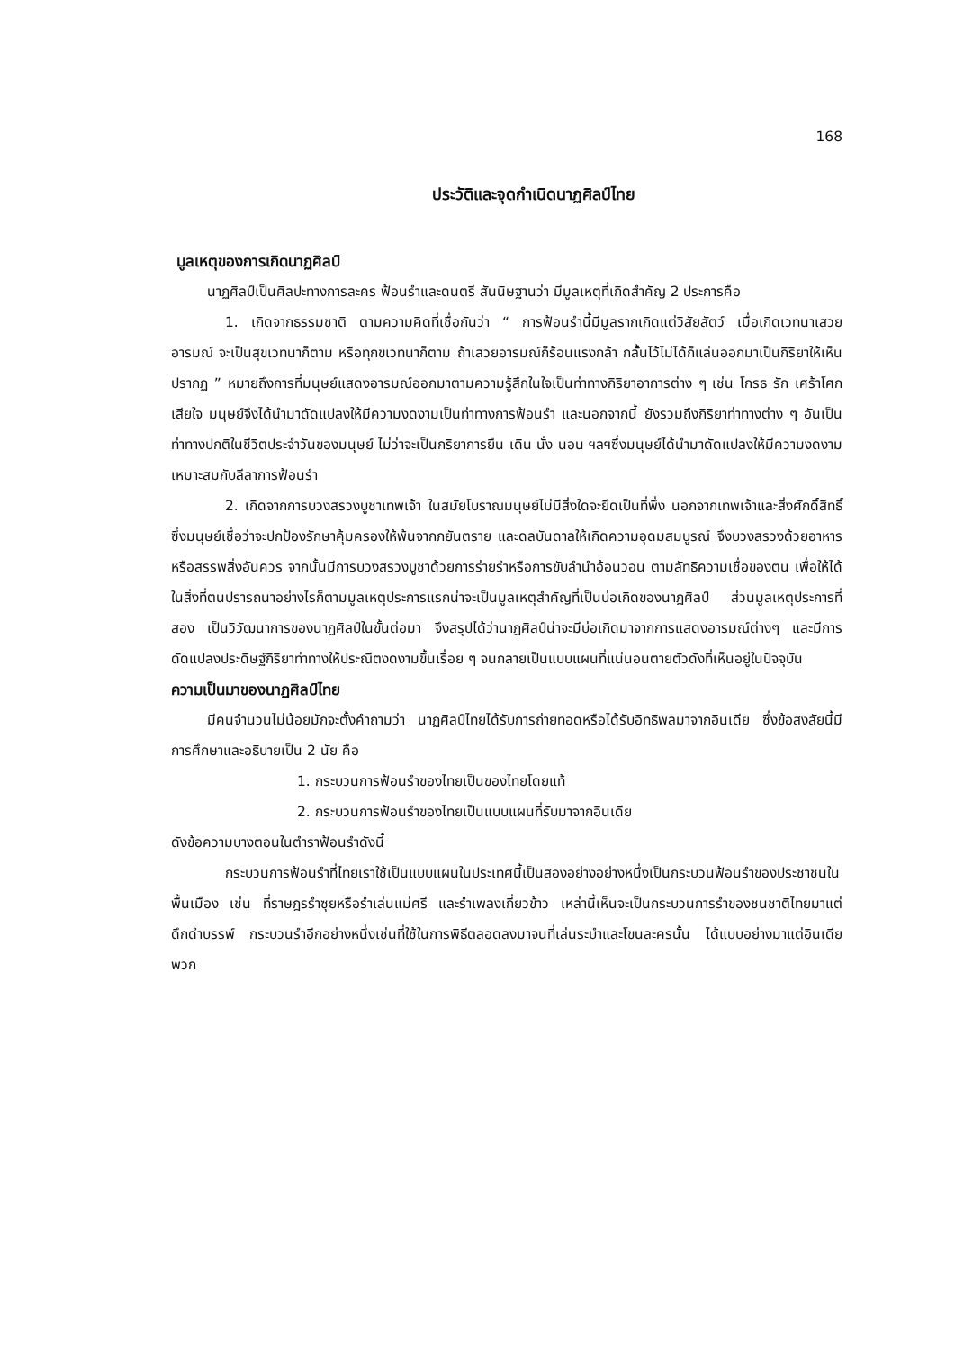168
ประวัติและจุดกำเนิดนาฏศิลป์ไทย
มูลเหตุของการเกิดนาฏศิลป์
นาฏศิลป์เป็นศิลปะทางการละคร ฟ้อนรำและดนตรี สันนิษฐานว่า มีมูลเหตุที่เกิดสำคัญ 2 ประการคือ
1. เกิดจากธรรมชาติ ตามความคิดที่เชื่อกันว่า “ การฟ้อนรำนี้มีมูลรากเกิดแต่วิสัยสัตว์ เมื่อเกิดเวทนาเสวยอารมณ์ จะเป็นสุขเวทนาก็ตาม หรือทุกขเวทนาก็ตาม ถ้าเสวยอารมณ์ก็ร้อนแรงกล้า กลั้นไว้ไม่ได้ก็แล่นออกมาเป็นกิริยาให้เห็นปรากฏ ” หมายถึงการที่มนุษย์แสดงอารมณ์ออกมาตามความรู้สึกในใจเป็นท่าทางกิริยาอาการต่าง ๆ เช่น โกรธ รัก เศร้าโศก เสียใจ มนุษย์จึงได้นำมาดัดแปลงให้มีความงดงามเป็นท่าทางการฟ้อนรำ และนอกจากนี้ ยังรวมถึงกิริยาท่าทางต่าง ๆ อันเป็นท่าทางปกติในชีวิตประจำวันของมนุษย์ ไม่ว่าจะเป็นกริยาการยืน เดิน นั่ง นอน ฯลฯซึ่งมนุษย์ได้นำมาดัดแปลงให้มีความงดงามเหมาะสมกับลีลาการฟ้อนรำ
2. เกิดจากการบวงสรวงบูชาเทพเจ้า ในสมัยโบราณมนุษย์ไม่มีสิ่งใดจะยึดเป็นที่พึ่ง นอกจากเทพเจ้าและสิ่งศักดิ์สิทธิ์ ซึ่งมนุษย์เชื่อว่าจะปกป้องรักษาคุ้มครองให้พ้นจากภยันตราย และดลบันดาลให้เกิดความอุดมสมบูรณ์ จึงบวงสรวงด้วยอาหารหรือสรรพสิ่งอันควร จากนั้นมีการบวงสรวงบูชาด้วยการร่ายรำหรือการขับลำนำอ้อนวอน ตามลัทธิความเชื่อของตน เพื่อให้ได้ในสิ่งที่ตนปรารถนาอย่างไรก็ตามมูลเหตุประการแรกน่าจะเป็นมูลเหตุสำคัญที่เป็นบ่อเกิดของนาฏศิลป์ ส่วนมูลเหตุประการที่สอง เป็นวิวัฒนาการของนาฏศิลป์ในขั้นต่อมา จึงสรุปได้ว่านาฏศิลป์น่าจะมีบ่อเกิดมาจากการแสดงอารมณ์ต่างๆ และมีการดัดแปลงประดิษฐ์กิริยาท่าทางให้ประณีตงดงามขึ้นเรื่อย ๆ จนกลายเป็นแบบแผนที่แน่นอนตายตัวดังที่เห็นอยู่ในปัจจุบัน
ความเป็นมาของนาฏศิลป์ไทย
มีคนจำนวนไม่น้อยมักจะตั้งคำถามว่า นาฏศิลป์ไทยได้รับการถ่ายทอดหรือได้รับอิทธิพลมาจากอินเดีย ซึ่งข้อสงสัยนี้มีการศึกษาและอธิบายเป็น 2 นัย คือ
1. กระบวนการฟ้อนรำของไทยเป็นของไทยโดยแท้
2. กระบวนการฟ้อนรำของไทยเป็นแบบแผนที่รับมาจากอินเดีย
ดังข้อความบางตอนในตำราฟ้อนรำดังนี้
กระบวนการฟ้อนรำที่ไทยเราใช้เป็นแบบแผนในประเทศนี้เป็นสองอย่างอย่างหนึ่งเป็นกระบวนฟ้อนรำของประชาชนในพื้นเมือง เช่น ที่ราษฎรรำซุยหรือรำเล่นแม่ศรี และรำเพลงเกี่ยวข้าว เหล่านี้เห็นจะเป็นกระบวนการรำของชนชาติไทยมาแต่ดึกดำบรรพ์ กระบวนรำอีกอย่างหนึ่งเช่นที่ใช้ในการพิธีตลอดลงมาจนที่เล่นระบำและโขนละครนั้น ได้แบบอย่างมาแต่อินเดียพวก